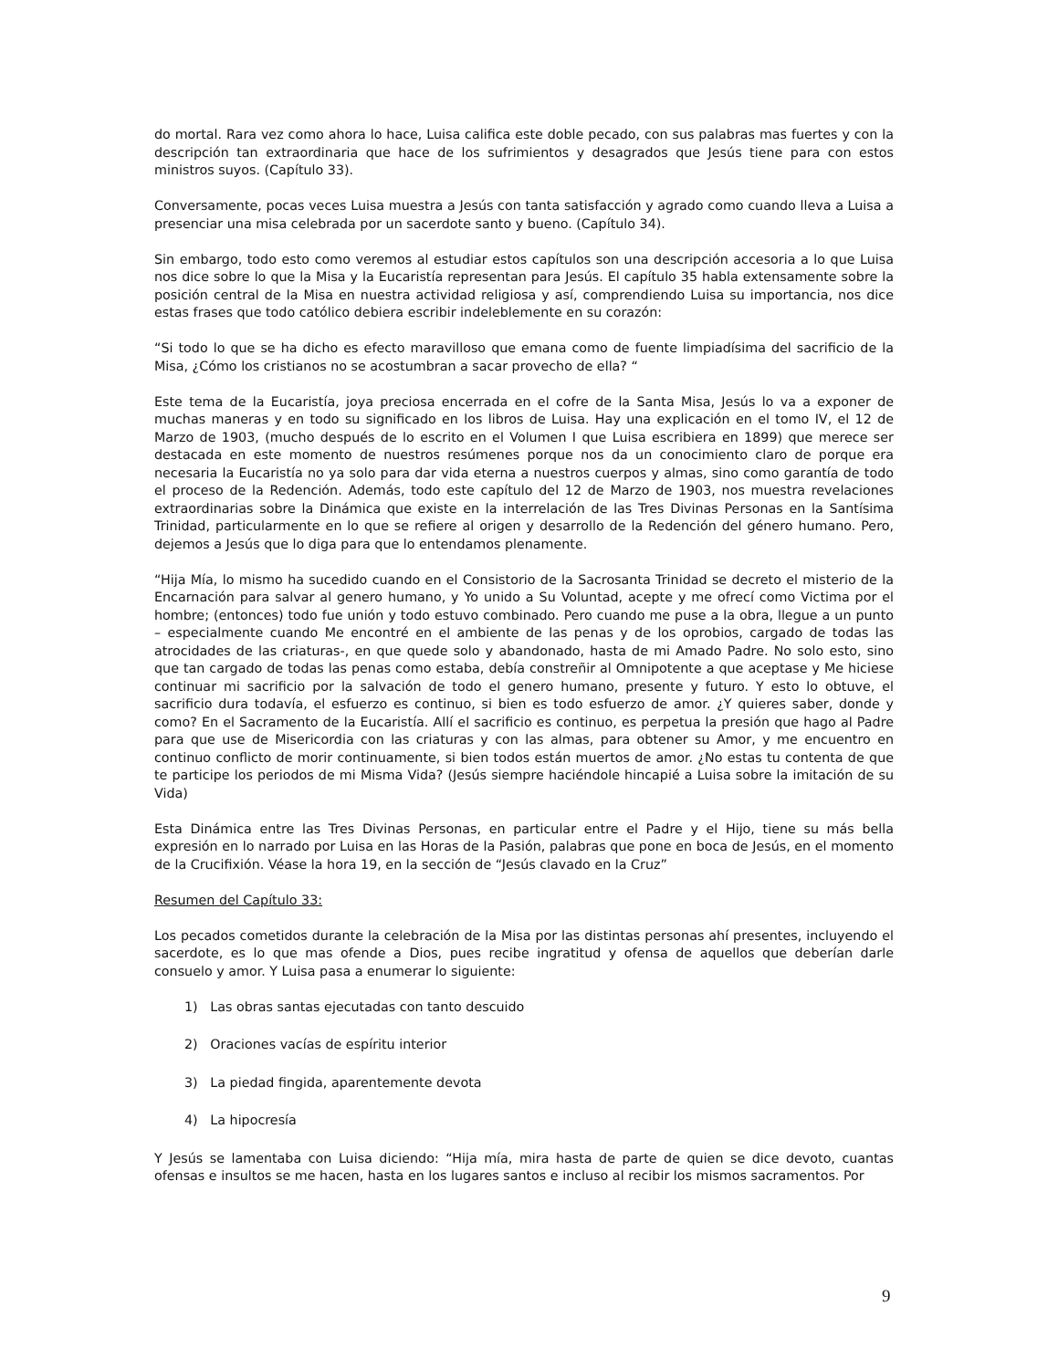do mortal. Rara vez como ahora lo hace, Luisa califica este doble pecado, con sus palabras mas fuertes y con la descripción tan extraordinaria que hace de los sufrimientos y desagrados que Jesús tiene para con estos ministros suyos. (Capítulo 33).
Conversamente, pocas veces Luisa muestra a Jesús con tanta satisfacción y agrado como cuando lleva a Luisa a presenciar una misa celebrada por un sacerdote santo y bueno. (Capítulo 34).
Sin embargo, todo esto como veremos al estudiar estos capítulos son una descripción accesoria a lo que Luisa nos dice sobre lo que la Misa y la Eucaristía representan para Jesús. El capítulo 35 habla extensamente sobre la posición central de la Misa en nuestra actividad religiosa y así, comprendiendo Luisa su importancia, nos dice estas frases que todo católico debiera escribir indeleblemente en su corazón:
“Si todo lo que se ha dicho es efecto maravilloso que emana como de fuente limpiadísima del sacrificio de la Misa, ¿Cómo los cristianos no se acostumbran a sacar provecho de ella? “
Este tema de la Eucaristía, joya preciosa encerrada en el cofre de la Santa Misa, Jesús lo va a exponer de muchas maneras y en todo su significado en los libros de Luisa. Hay una explicación en el tomo IV, el 12 de Marzo de 1903, (mucho después de lo escrito en el Volumen I que Luisa escribiera en 1899) que merece ser destacada en este momento de nuestros resúmenes porque nos da un conocimiento claro de porque era necesaria la Eucaristía no ya solo para dar vida eterna a nuestros cuerpos y almas, sino como garantía de todo el proceso de la Redención. Además, todo este capítulo del 12 de Marzo de 1903, nos muestra revelaciones extraordinarias sobre la Dinámica que existe en la interrelación de las Tres Divinas Personas en la Santísima Trinidad, particularmente en lo que se refiere al origen y desarrollo de la Redención del género humano. Pero, dejemos a Jesús que lo diga para que lo entendamos plenamente.
“Hija Mía, lo mismo ha sucedido cuando en el Consistorio de la Sacrosanta Trinidad se decreto el misterio de la Encarnación para salvar al genero humano, y Yo unido a Su Voluntad, acepte y me ofrecí como Victima por el hombre; (entonces) todo fue unión y todo estuvo combinado. Pero cuando me puse a la obra, llegue a un punto – especialmente cuando Me encontré en el ambiente de las penas y de los oprobios, cargado de todas las atrocidades de las criaturas-, en que quede solo y abandonado, hasta de mi Amado Padre. No solo esto, sino que tan cargado de todas las penas como estaba, debía constreñir al Omnipotente a que aceptase y Me hiciese continuar mi sacrificio por la salvación de todo el genero humano, presente y futuro. Y esto lo obtuve, el sacrificio dura todavía, el esfuerzo es continuo, si bien es todo esfuerzo de amor. ¿Y quieres saber, donde y como? En el Sacramento de la Eucaristía. Allí el sacrificio es continuo, es perpetua la presión que hago al Padre para que use de Misericordia con las criaturas y con las almas, para obtener su Amor, y me encuentro en continuo conflicto de morir continuamente, si bien todos están muertos de amor. ¿No estas tu contenta de que te participe los periodos de mi Misma Vida? (Jesús siempre haciéndole hincapié a Luisa sobre la imitación de su Vida)
Esta Dinámica entre las Tres Divinas Personas, en particular entre el Padre y el Hijo, tiene su más bella expresión en lo narrado por Luisa en las Horas de la Pasión, palabras que pone en boca de Jesús, en el momento de la Crucifixión. Véase la hora 19, en la sección de “Jesús clavado en la Cruz”
Resumen del Capítulo 33:
Los pecados cometidos durante la celebración de la Misa por las distintas personas ahí presentes, incluyendo el sacerdote, es lo que mas ofende a Dios, pues recibe ingratitud y ofensa de aquellos que deberían darle consuelo y amor. Y Luisa pasa a enumerar lo siguiente:
1) Las obras santas ejecutadas con tanto descuido
2) Oraciones vacías de espíritu interior
3) La piedad fingida, aparentemente devota
4) La hipocresía
Y Jesús se lamentaba con Luisa diciendo: “Hija mía, mira hasta de parte de quien se dice devoto, cuantas ofensas e insultos se me hacen, hasta en los lugares santos e incluso al recibir los mismos sacramentos. Por
9